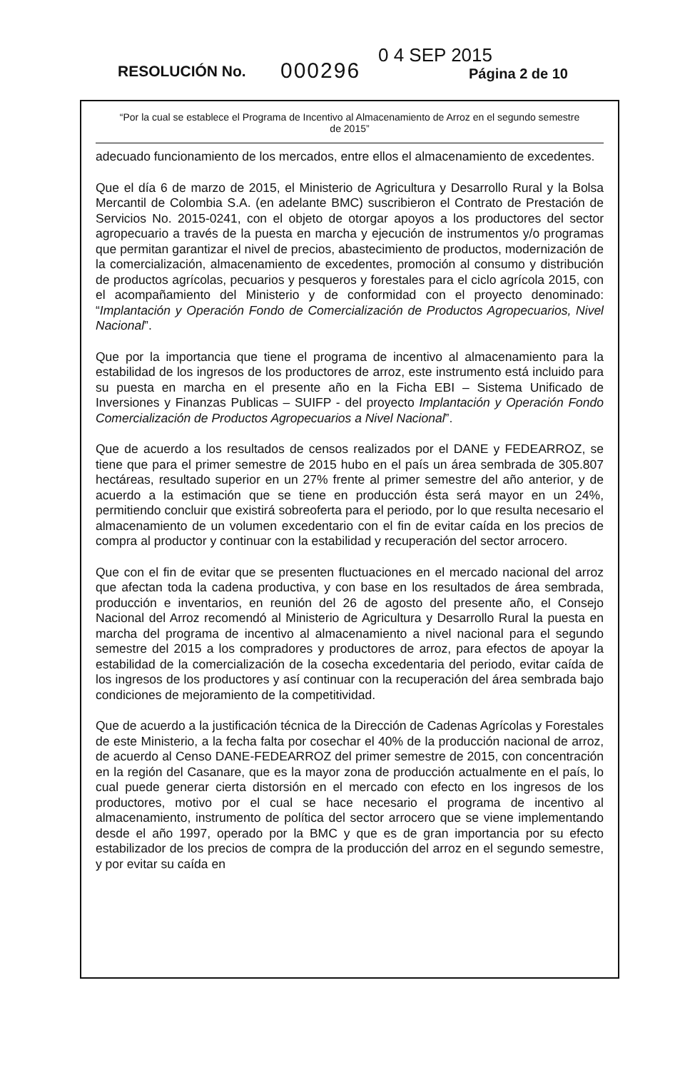RESOLUCIÓN No. 000296
0 4 SEP 2015
Página 2 de 10
“Por la cual se establece el Programa de Incentivo al Almacenamiento de Arroz en el segundo semestre de 2015”
adecuado funcionamiento de los mercados, entre ellos el almacenamiento de excedentes.
Que el día 6 de marzo de 2015, el Ministerio de Agricultura y Desarrollo Rural y la Bolsa Mercantil de Colombia S.A. (en adelante BMC) suscribieron el Contrato de Prestación de Servicios No. 2015-0241, con el objeto de otorgar apoyos a los productores del sector agropecuario a través de la puesta en marcha y ejecución de instrumentos y/o programas que permitan garantizar el nivel de precios, abastecimiento de productos, modernización de la comercialización, almacenamiento de excedentes, promoción al consumo y distribución de productos agrícolas, pecuarios y pesqueros y forestales para el ciclo agrícola 2015, con el acompañamiento del Ministerio y de conformidad con el proyecto denominado: “Implantación y Operación Fondo de Comercialización de Productos Agropecuarios, Nivel Nacional”.
Que por la importancia que tiene el programa de incentivo al almacenamiento para la estabilidad de los ingresos de los productores de arroz, este instrumento está incluido para su puesta en marcha en el presente año en la Ficha EBI – Sistema Unificado de Inversiones y Finanzas Publicas – SUIFP - del proyecto Implantación y Operación Fondo Comercialización de Productos Agropecuarios a Nivel Nacional”.
Que de acuerdo a los resultados de censos realizados por el DANE y FEDEARROZ, se tiene que para el primer semestre de 2015 hubo en el país un área sembrada de 305.807 hectáreas, resultado superior en un 27% frente al primer semestre del año anterior, y de acuerdo a la estimación que se tiene en producción ésta será mayor en un 24%, permitiendo concluir que existirá sobreoferta para el periodo, por lo que resulta necesario el almacenamiento de un volumen excedentario con el fin de evitar caída en los precios de compra al productor y continuar con la estabilidad y recuperación del sector arrocero.
Que con el fin de evitar que se presenten fluctuaciones en el mercado nacional del arroz que afectan toda la cadena productiva, y con base en los resultados de área sembrada, producción e inventarios, en reunión del 26 de agosto del presente año, el Consejo Nacional del Arroz recomendó al Ministerio de Agricultura y Desarrollo Rural la puesta en marcha del programa de incentivo al almacenamiento a nivel nacional para el segundo semestre del 2015 a los compradores y productores de arroz, para efectos de apoyar la estabilidad de la comercialización de la cosecha excedentaria del periodo, evitar caída de los ingresos de los productores y así continuar con la recuperación del área sembrada bajo condiciones de mejoramiento de la competitividad.
Que de acuerdo a la justificación técnica de la Dirección de Cadenas Agrícolas y Forestales de este Ministerio, a la fecha falta por cosechar el 40% de la producción nacional de arroz, de acuerdo al Censo DANE-FEDEARROZ del primer semestre de 2015, con concentración en la región del Casanare, que es la mayor zona de producción actualmente en el país, lo cual puede generar cierta distorsión en el mercado con efecto en los ingresos de los productores, motivo por el cual se hace necesario el programa de incentivo al almacenamiento, instrumento de política del sector arrocero que se viene implementando desde el año 1997, operado por la BMC y que es de gran importancia por su efecto estabilizador de los precios de compra de la producción del arroz en el segundo semestre, y por evitar su caída en